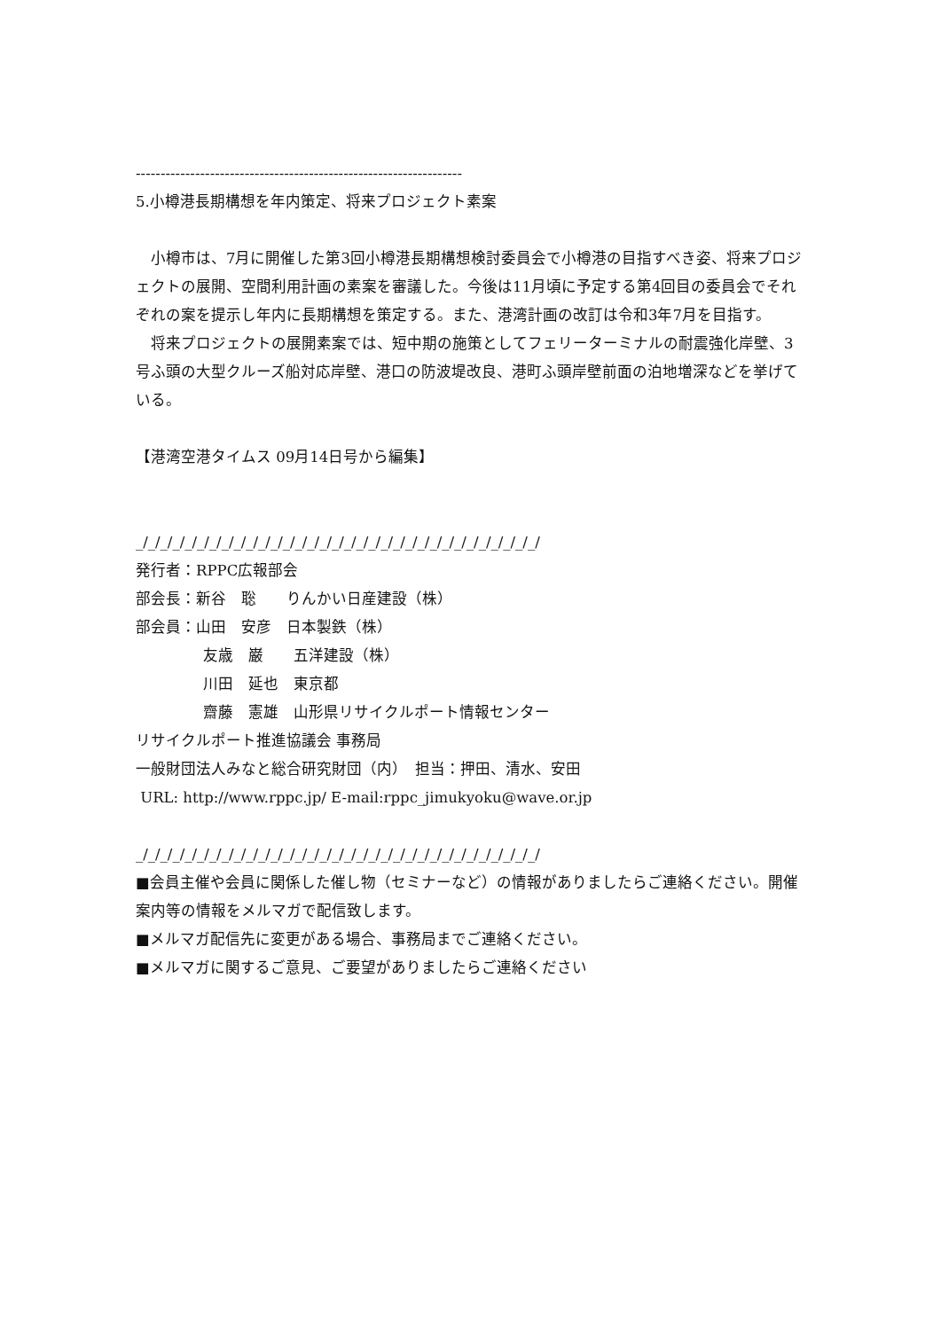------------------------------------------------------------------
5.小樽港長期構想を年内策定、将来プロジェクト素案
　小樽市は、7月に開催した第3回小樽港長期構想検討委員会で小樽港の目指すべき姿、将来プロジェクトの展開、空間利用計画の素案を審議した。今後は11月頃に予定する第4回目の委員会でそれぞれの案を提示し年内に長期構想を策定する。また、港湾計画の改訂は令和3年7月を目指す。
　将来プロジェクトの展開素案では、短中期の施策としてフェリーターミナルの耐震強化岸壁、3号ふ頭の大型クルーズ船対応岸壁、港口の防波堤改良、港町ふ頭岸壁前面の泊地増深などを挙げている。
【港湾空港タイムス 09月14日号から編集】
_/_/_/_/_/_/_/_/_/_/_/_/_/_/_/_/_/_/_/_/_/_/_/_/_/_/_/_/_/_/_/_/_/
発行者：RPPC広報部会
部会長：新谷　聡　　りんかい日産建設（株）
部会員：山田　安彦　日本製鉄（株）
友歳　巌　　五洋建設（株）
川田　延也　東京都
齋藤　憲雄　山形県リサイクルポート情報センター
リサイクルポート推進協議会 事務局
一般財団法人みなと総合研究財団（内）　担当：押田、清水、安田
URL: http://www.rppc.jp/ E-mail:rppc_jimukyoku@wave.or.jp
_/_/_/_/_/_/_/_/_/_/_/_/_/_/_/_/_/_/_/_/_/_/_/_/_/_/_/_/_/_/_/_/_/
■会員主催や会員に関係した催し物（セミナーなど）の情報がありましたらご連絡ください。開催案内等の情報をメルマガで配信致します。
■メルマガ配信先に変更がある場合、事務局までご連絡ください。
■メルマガに関するご意見、ご要望がありましたらご連絡ください